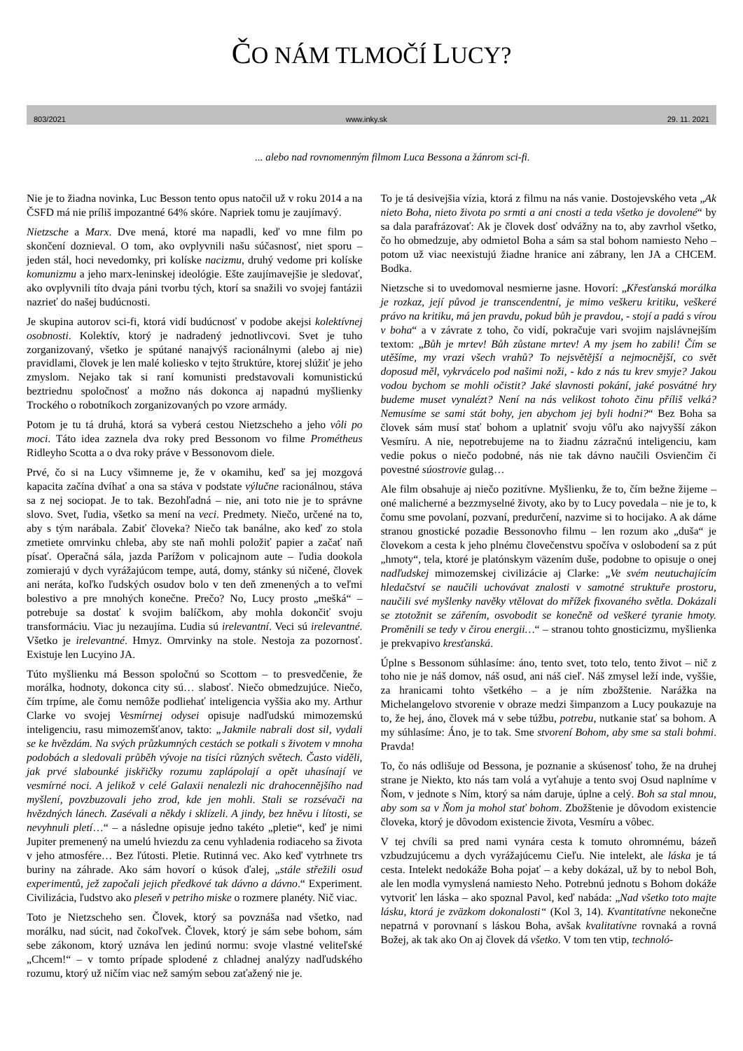ČO NÁM TLMOČÍ LUCY?
803/2021 www.inky.sk 29. 11. 2021
... alebo nad rovnomenným filmom Luca Bessona a žánrom sci-fi.
Nie je to žiadna novinka, Luc Besson tento opus natočil už v roku 2014 a na ČSFD má nie príliš impozantné 64% skóre. Napriek tomu je zaujímavý.
Nietzsche a Marx. Dve mená, ktoré ma napadli, keď vo mne film po skončení doznieval. O tom, ako ovplyvnili našu súčasnosť, niet sporu – jeden stál, hoci nevedomky, pri kolíske nacizmu, druhý vedome pri kolíske komunizmu a jeho marx-leninskej ideológie. Ešte zaujímavejšie je sledovať, ako ovplyvnili títo dvaja páni tvorbu tých, ktorí sa snažili vo svojej fantázii nazrieť do našej budúcnosti.
Je skupina autorov sci-fi, ktorá vidí budúcnosť v podobe akejsi kolektívnej osobnosti. Kolektív, ktorý je nadradený jednotlivcovi. Svet je tuho zorganizovaný, všetko je spútané nanajvýš racionálnymi (alebo aj nie) pravidlami, človek je len malé koliesko v tejto štruktúre, ktorej slúžiť je jeho zmyslom. Nejako tak si raní komunisti predstavovali komunistickú beztriednu spoločnosť a možno nás dokonca aj napadnú myšlienky Trockého o robotníkoch zorganizovaných po vzore armády.
Potom je tu tá druhá, ktorá sa vyberá cestou Nietzscheho a jeho vôli po moci. Táto idea zaznela dva roky pred Bessonom vo filme Prométheus Ridleyho Scotta a o dva roky práve v Bessonovom diele.
Prvé, čo si na Lucy všimneme je, že v okamihu, keď sa jej mozgová kapacita začína dvíhať a ona sa stáva v podstate výlučne racionálnou, stáva sa z nej sociopat. Je to tak. Bezohľadná – nie, ani toto nie je to správne slovo. Svet, ľudia, všetko sa mení na veci. Predmety. Niečo, určené na to, aby s tým narábala. Zabiť človeka? Niečo tak banálne, ako keď zo stola zmetiete omrvinku chleba, aby ste naň mohli položiť papier a začať naň písať. Operačná sála, jazda Parížom v policajnom aute – ľudia dookola zomierajú v dych vyrážajúcom tempe, autá, domy, stánky sú ničené, človek ani neráta, koľko ľudských osudov bolo v ten deň zmenených a to veľmi bolestivo a pre mnohých konečne. Prečo? No, Lucy prosto „mešká“ – potrebuje sa dostať k svojim balíčkom, aby mohla dokončiť svoju transformáciu. Viac ju nezaujíma. Ľudia sú irelevantní. Veci sú irelevantné. Všetko je irelevantné. Hmyz. Omrvinky na stole. Nestoja za pozornosť. Existuje len Lucyino JA.
Túto myšlienku má Besson spoločnú so Scottom – to presvedčenie, že morálka, hodnoty, dokonca city sú… slabosť. Niečo obmedzujúce. Niečo, čím trpíme, ale čomu nemôže podliehať inteligencia vyššia ako my. Arthur Clarke vo svojej Vesmírnej odysei opisuje nadľudskú mimozemskú inteligenciu, rasu mimozemšťanov, takto: „Jakmile nabrali dost sil, vydali se ke hvězdám. Na svých průzkumných cestách se potkali s životem v mnoha podobách a sledovali průběh vývoje na tisíci různých světech. Často viděli, jak prvé slabounké jiskřičky rozumu zaplápolají a opět uhasínají ve vesmírné noci. A jelikož v celé Galaxii nenalezli nic drahocennějšího nad myšlení, povzbuzovali jeho zrod, kde jen mohli. Stali se rozsévači na hvězdných lánech. Zasévali a někdy i sklízeli. A jindy, bez hněvu i lítosti, se nevyhnuli pletí…“ – a následne opisuje jedno takéto „pletie“, keď je nimi Jupiter premenený na umelú hviezdu za cenu vyhladenia rodiaceho sa života v jeho atmosfére… Bez ľútosti. Pletie. Rutinná vec. Ako keď vytrhnete trs buriny na záhrade. Ako sám hovorí o kúsok ďalej, „stále střežili osud experimentů, jež započali jejich předkové tak dávno a dávno.“ Experiment. Civilizácia, ľudstvo ako pleseň v petriho miske o rozmere planéty. Nič viac.
Toto je Nietzscheho sen. Človek, ktorý sa povznáša nad všetko, nad morálku, nad súcit, nad čokoľvek. Človek, ktorý je sám sebe bohom, sám sebe zákonom, ktorý uznáva len jedinú normu: svoje vlastné veliteľské „Chcem!“ – v tomto prípade splodené z chladnej analýzy nadľudského rozumu, ktorý už ničím viac než samým sebou zaťažený nie je.
To je tá desivejšia vízia, ktorá z filmu na nás vanie. Dostojevského veta „Ak nieto Boha, nieto života po srmti a ani cnosti a teda všetko je dovolené“ by sa dala parafrázovať: Ak je človek dosť odvážny na to, aby zavrhol všetko, čo ho obmedzuje, aby odmietol Boha a sám sa stal bohom namiesto Neho – potom už viac neexistujú žiadne hranice ani zábrany, len JA a CHCEM. Bodka.
Nietzsche si to uvedomoval nesmierne jasne. Hovorí: „Křesťanská morálka je rozkaz, její původ je transcendentní, je mimo veškeru kritiku, veškeré právo na kritiku, má jen pravdu, pokud bůh je pravdou, - stojí a padá s vírou v boha“ a v závrate z toho, čo vidí, pokračuje vari svojim najslávnejším textom: „Bůh je mrtev! Bůh zůstane mrtev! A my jsem ho zabili! Čím se utěšíme, my vrazi všech vrahů? To nejsvětější a nejmocnější, co svět doposud měl, vykrvácelo pod našimi noži, - kdo z nás tu krev smyje? Jakou vodou bychom se mohli očistit? Jaké slavnosti pokání, jaké posvátné hry budeme muset vynalézt? Není na nás velikost tohoto činu příliš velká? Nemusíme se sami stát bohy, jen abychom jej byli hodni?“ Bez Boha sa človek sám musí stať bohom a uplatniť svoju vôľu ako najvyšší zákon Vesmíru. A nie, nepotrebujeme na to žiadnu zázračnú inteligenciu, kam vedie pokus o niečo podobné, nás nie tak dávno naučili Osvienčim či povestné súostrovie gulag…
Ale film obsahuje aj niečo pozitívne. Myšlienku, že to, čím bežne žijeme – oné malicherné a bezzmyselné životy, ako by to Lucy povedala – nie je to, k čomu sme povolaní, pozvaní, predurčení, nazvime si to hocijako. A ak dáme stranou gnostické pozadie Bessonovho filmu – len rozum ako „duša“ je človekom a cesta k jeho plnému človečenstvu spočíva v oslobodení sa z pút „hmoty“, tela, ktoré je platónskym väzením duše, podobne to opisuje o onej nadľudskej mimozemskej civilizácie aj Clarke: „Ve svém neutuchajícím hledačství se naučili uchovávat znalosti v samotné struktuře prostoru, naučili své myšlenky navěky vtělovat do mřížek fixovaného světla. Dokázali se ztotožnit se zářením, osvobodit se konečně od veškeré tyranie hmoty. Proměnili se tedy v čirou energii…“ – stranou tohto gnosticizmu, myšlienka je prekvapivo kresťanská.
Úplne s Bessonom súhlasíme: áno, tento svet, toto telo, tento život – nič z toho nie je náš domov, náš osud, ani náš cieľ. Náš zmysel leží inde, vyššie, za hranicami tohto všetkého – a je ním zbožštenie. Narážka na Michelangelovo stvorenie v obraze medzi šimpanzom a Lucy poukazuje na to, že hej, áno, človek má v sebe túžbu, potrebu, nutkanie stať sa bohom. A my súhlasíme: Áno, je to tak. Sme stvorení Bohom, aby sme sa stali bohmi. Pravda!
To, čo nás odlišuje od Bessona, je poznanie a skúsenosť toho, že na druhej strane je Niekto, kto nás tam volá a vyťahuje a tento svoj Osud naplníme v Ňom, v jednote s Ním, ktorý sa nám daruje, úplne a celý. Boh sa stal mnou, aby som sa v Ňom ja mohol stať bohom. Zbožštenie je dôvodom existencie človeka, ktorý je dôvodom existencie života, Vesmíru a vôbec.
V tej chvíli sa pred nami vynára cesta k tomuto ohromnému, bázeň vzbudzujúcemu a dych vyrážajúcemu Cieľu. Nie intelekt, ale láska je tá cesta. Intelekt nedokáže Boha pojať – a keby dokázal, už by to nebol Boh, ale len modla vymyslená namiesto Neho. Potrebnú jednotu s Bohom dokáže vytvoriť len láska – ako spoznal Pavol, keď nabáda: „Nad všetko toto majte lásku, ktorá je zväzkom dokonalosti“ (Kol 3, 14). Kvantitatívne nekonečne nepatrná v porovnaní s láskou Boha, avšak kvalitatívne rovnaká a rovná Božej, ak tak ako On aj človek dá všetko. V tom ten vtip, technoló-